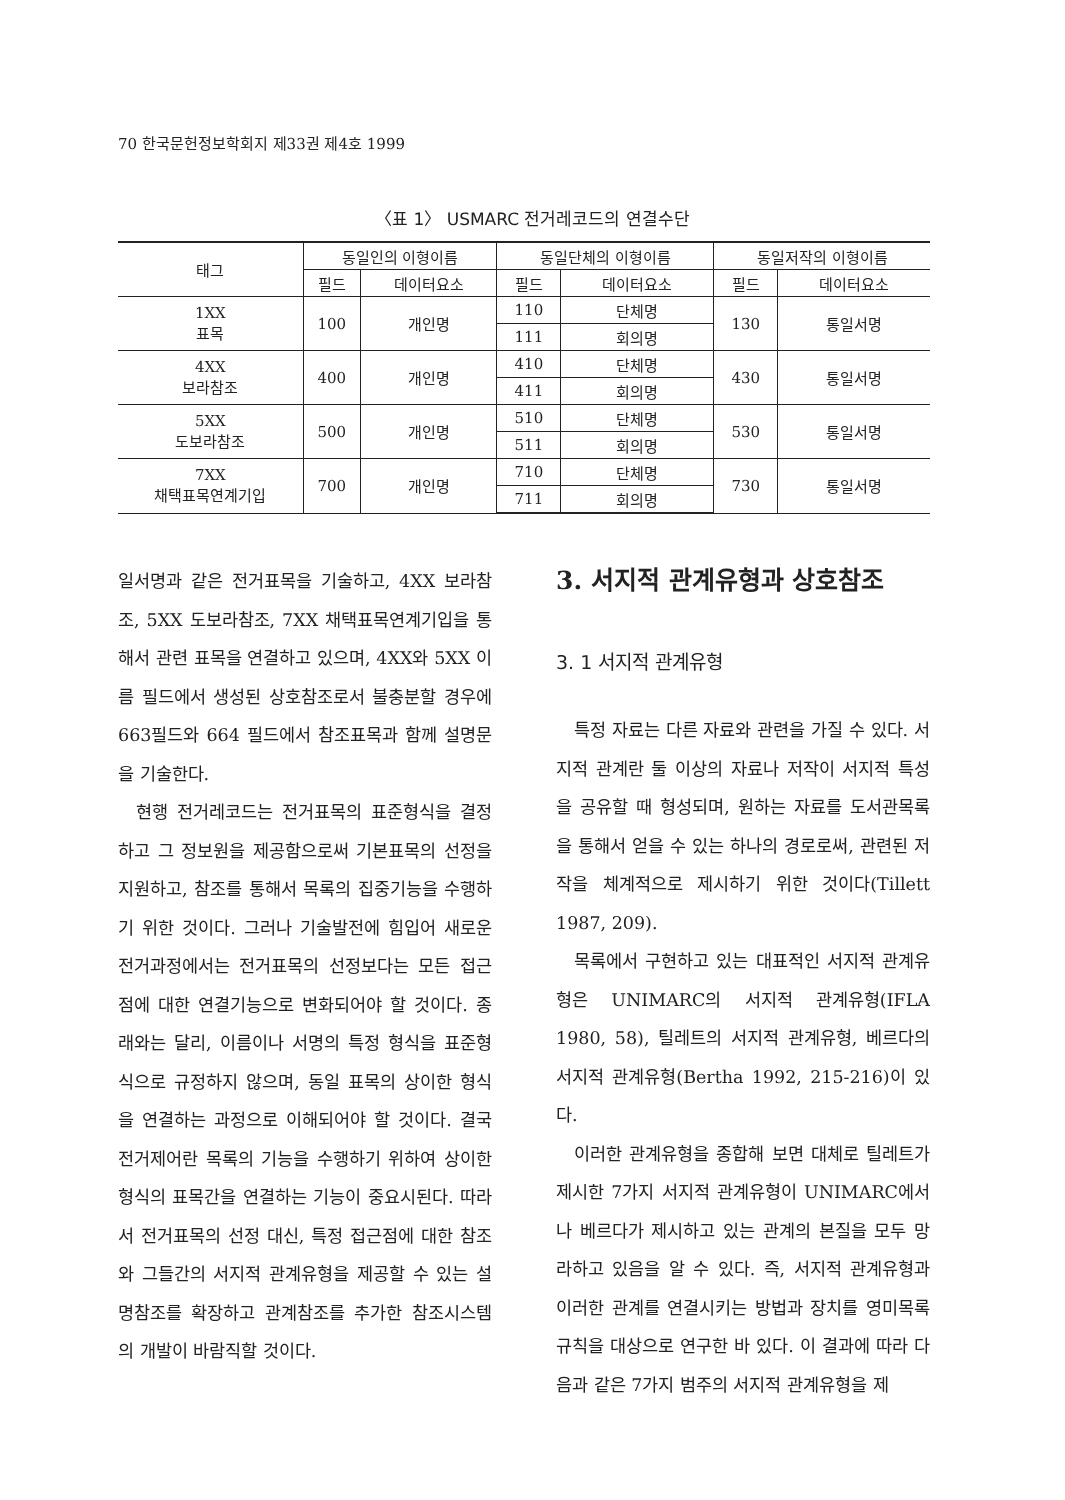70 한국문헌정보학회지 제33권 제4호 1999
〈표 1〉 USMARC 전거레코드의 연결수단
| 태그 | 동일인의 이형이름 | | 동일단체의 이형이름 | | 동일저작의 이형이름 | |
| --- | --- | --- | --- | --- | --- | --- |
| | 필드 | 데이터요소 | 필드 | 데이터요소 | 필드 | 데이터요소 |
| 1XX 표목 | 100 | 개인명 | 110 | 단체명 | 130 | 통일서명 |
| | | | 111 | 회의명 | | |
| 4XX 보라참조 | 400 | 개인명 | 410 | 단체명 | 430 | 통일서명 |
| | | | 411 | 회의명 | | |
| 5XX 도보라참조 | 500 | 개인명 | 510 | 단체명 | 530 | 통일서명 |
| | | | 511 | 회의명 | | |
| 7XX 채택표목연계기입 | 700 | 개인명 | 710 | 단체명 | 730 | 통일서명 |
| | | | 711 | 회의명 | | |
일서명과 같은 전거표목을 기술하고, 4XX 보라참조, 5XX 도보라참조, 7XX 채택표목연계기입을 통해서 관련 표목을 연결하고 있으며, 4XX와 5XX 이름 필드에서 생성된 상호참조로서 불충분할 경우에 663필드와 664 필드에서 참조표목과 함께 설명문을 기술한다.
현행 전거레코드는 전거표목의 표준형식을 결정하고 그 정보원을 제공함으로써 기본표목의 선정을 지원하고, 참조를 통해서 목록의 집중기능을 수행하기 위한 것이다. 그러나 기술발전에 힘입어 새로운 전거과정에서는 전거표목의 선정보다는 모든 접근점에 대한 연결기능으로 변화되어야 할 것이다. 종래와는 달리, 이름이나 서명의 특정 형식을 표준형식으로 규정하지 않으며, 동일 표목의 상이한 형식을 연결하는 과정으로 이해되어야 할 것이다. 결국 전거제어란 목록의 기능을 수행하기 위하여 상이한 형식의 표목간을 연결하는 기능이 중요시된다. 따라서 전거표목의 선정 대신, 특정 접근점에 대한 참조와 그들간의 서지적 관계유형을 제공할 수 있는 설명참조를 확장하고 관계참조를 추가한 참조시스템의 개발이 바람직할 것이다.
3. 서지적 관계유형과 상호참조
3. 1 서지적 관계유형
특정 자료는 다른 자료와 관련을 가질 수 있다. 서지적 관계란 둘 이상의 자료나 저작이 서지적 특성을 공유할 때 형성되며, 원하는 자료를 도서관목록을 통해서 얻을 수 있는 하나의 경로로써, 관련된 저작을 체계적으로 제시하기 위한 것이다(Tillett 1987, 209).
목록에서 구현하고 있는 대표적인 서지적 관계유형은 UNIMARC의 서지적 관계유형(IFLA 1980, 58), 틸레트의 서지적 관계유형, 베르다의 서지적 관계유형(Bertha 1992, 215-216)이 있다.
이러한 관계유형을 종합해 보면 대체로 틸레트가 제시한 7가지 서지적 관계유형이 UNIMARC에서나 베르다가 제시하고 있는 관계의 본질을 모두 망라하고 있음을 알 수 있다. 즉, 서지적 관계유형과 이러한 관계를 연결시키는 방법과 장치를 영미목록규칙을 대상으로 연구한 바 있다. 이 결과에 따라 다음과 같은 7가지 범주의 서지적 관계유형을 제